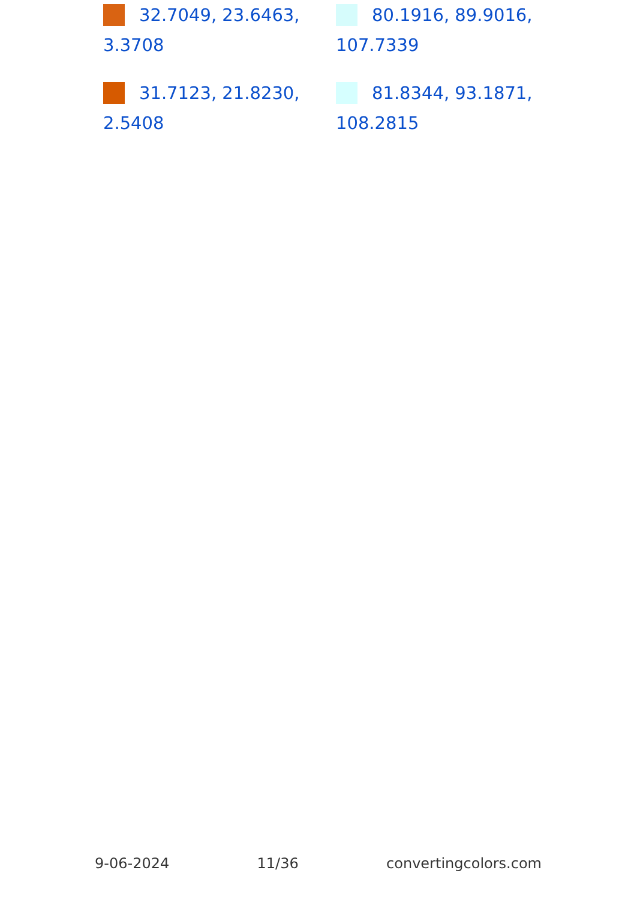32.7049, 23.6463, 3.3708
80.1916, 89.9016, 107.7339
31.7123, 21.8230, 2.5408
81.8344, 93.1871, 108.2815
9-06-2024 11/36 convertingcolors.com